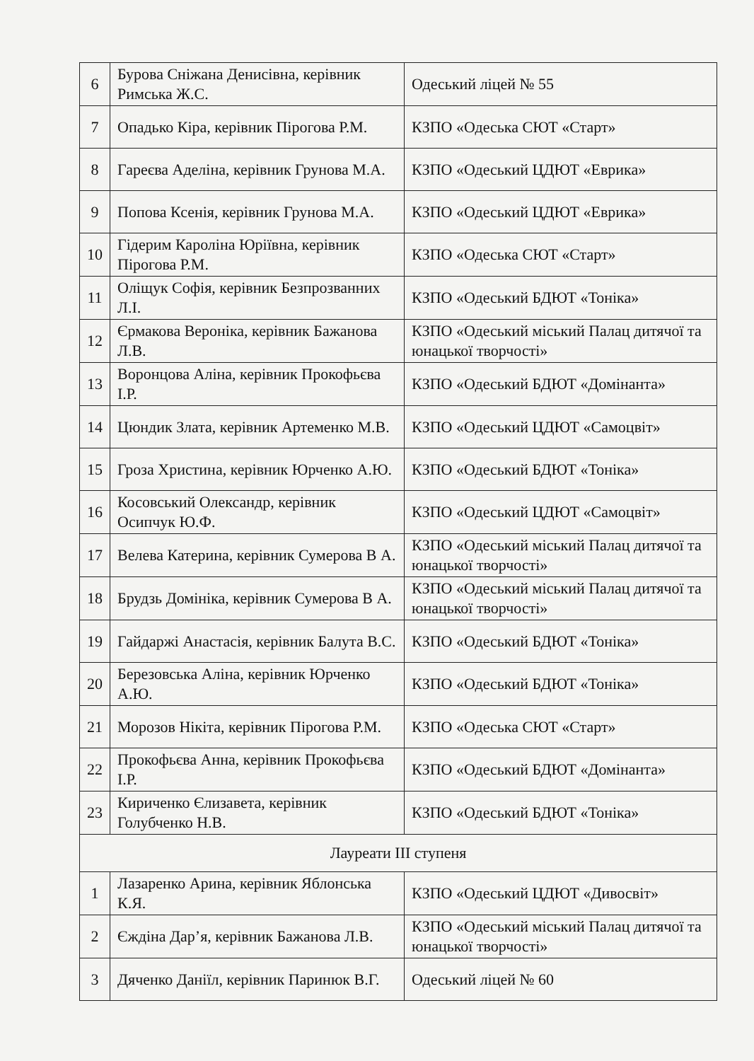| 6 | Бурова Сніжана Денисівна, керівник Римська Ж.С. | Одеський ліцей № 55 |
| 7 | Опадько Кіра, керівник Пірогова Р.М. | КЗПО «Одеська СЮТ «Старт» |
| 8 | Гареєва Аделіна, керівник Грунова М.А. | КЗПО «Одеський ЦДЮТ «Еврика» |
| 9 | Попова Ксенія, керівник Грунова М.А. | КЗПО «Одеський ЦДЮТ «Еврика» |
| 10 | Гідерим Кароліна Юріївна, керівник Пірогова Р.М. | КЗПО «Одеська СЮТ «Старт» |
| 11 | Оліщук Софія, керівник Безпрозванних Л.І. | КЗПО «Одеський БДЮТ «Тоніка» |
| 12 | Єрмакова Вероніка, керівник Бажанова Л.В. | КЗПО «Одеський міський Палац дитячої та юнацької творчості» |
| 13 | Воронцова Аліна, керівник Прокофьєва І.Р. | КЗПО «Одеський БДЮТ «Домінанта» |
| 14 | Цюндик Злата, керівник Артеменко М.В. | КЗПО «Одеський ЦДЮТ «Самоцвіт» |
| 15 | Гроза Христина, керівник Юрченко А.Ю. | КЗПО «Одеський БДЮТ «Тоніка» |
| 16 | Косовський Олександр, керівник Осипчук Ю.Ф. | КЗПО «Одеський ЦДЮТ «Самоцвіт» |
| 17 | Велева Катерина, керівник Сумерова В А. | КЗПО «Одеський міський Палац дитячої та юнацької творчості» |
| 18 | Брудзь Домініка, керівник Сумерова В А. | КЗПО «Одеський міський Палац дитячої та юнацької творчості» |
| 19 | Гайдаржі Анастасія, керівник Балута В.С. | КЗПО «Одеський БДЮТ «Тоніка» |
| 20 | Березовська Аліна, керівник Юрченко А.Ю. | КЗПО «Одеський БДЮТ «Тоніка» |
| 21 | Морозов Нікіта, керівник Пірогова Р.М. | КЗПО «Одеська СЮТ «Старт» |
| 22 | Прокофьєва Анна, керівник Прокофьєва І.Р. | КЗПО «Одеський БДЮТ «Домінанта» |
| 23 | Кириченко Єлизавета, керівник Голубченко Н.В. | КЗПО «Одеський БДЮТ «Тоніка» |
| Лауреати ІІІ ступеня | | |
| 1 | Лазаренко Арина, керівник Яблонська К.Я. | КЗПО «Одеський ЦДЮТ «Дивосвіт» |
| 2 | Єждіна Дар’я, керівник Бажанова Л.В. | КЗПО «Одеський міський Палац дитячої та юнацької творчості» |
| 3 | Дяченко Даніїл, керівник Паринюк В.Г. | Одеський ліцей № 60 |